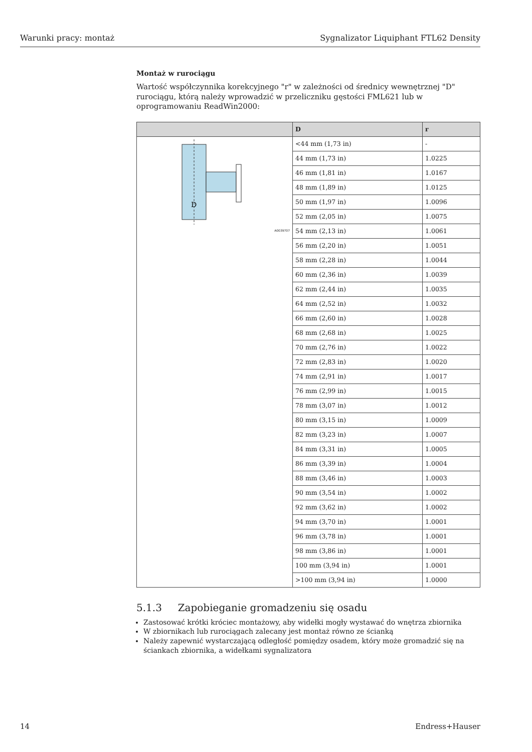Warunki pracy: montaż Sygnalizator Liquiphant FTL62 Density
Montaż w rurociągu
Wartość współczynnika korekcyjnego "r" w zależności od średnicy wewnętrznej "D" rurociągu, którą należy wprowadzić w przeliczniku gęstości FML621 lub w oprogramowaniu ReadWin2000:
| | D | r |
| --- | --- | --- |
| D A0039707 | <44 mm (1,73 in) | - |
| | 44 mm (1,73 in) | 1.0225 |
| | 46 mm (1,81 in) | 1.0167 |
| | 48 mm (1,89 in) | 1.0125 |
| | 50 mm (1,97 in) | 1.0096 |
| | 52 mm (2,05 in) | 1.0075 |
| | 54 mm (2,13 in) | 1.0061 |
| | 56 mm (2,20 in) | 1.0051 |
| | 58 mm (2,28 in) | 1.0044 |
| | 60 mm (2,36 in) | 1.0039 |
| | 62 mm (2,44 in) | 1.0035 |
| | 64 mm (2,52 in) | 1.0032 |
| | 66 mm (2,60 in) | 1.0028 |
| | 68 mm (2,68 in) | 1.0025 |
| | 70 mm (2,76 in) | 1.0022 |
| | 72 mm (2,83 in) | 1.0020 |
| | 74 mm (2,91 in) | 1.0017 |
| | 76 mm (2,99 in) | 1.0015 |
| | 78 mm (3,07 in) | 1.0012 |
| | 80 mm (3,15 in) | 1.0009 |
| | 82 mm (3,23 in) | 1.0007 |
| | 84 mm (3,31 in) | 1.0005 |
| | 86 mm (3,39 in) | 1.0004 |
| | 88 mm (3,46 in) | 1.0003 |
| | 90 mm (3,54 in) | 1.0002 |
| | 92 mm (3,62 in) | 1.0002 |
| | 94 mm (3,70 in) | 1.0001 |
| | 96 mm (3,78 in) | 1.0001 |
| | 98 mm (3,86 in) | 1.0001 |
| | 100 mm (3,94 in) | 1.0001 |
| | >100 mm (3,94 in) | 1.0000 |
5.1.3 Zapobieganie gromadzeniu się osadu
Zastosować krótki króciec montażowy, aby widełki mogły wystawać do wnętrza zbiornika
W zbiornikach lub rurociągach zalecany jest montaż równo ze ścianką
Należy zapewnić wystarczającą odległość pomiędzy osadem, który może gromadzić się na ściankach zbiornika, a widełkami sygnalizatora
14 Endress+Hauser